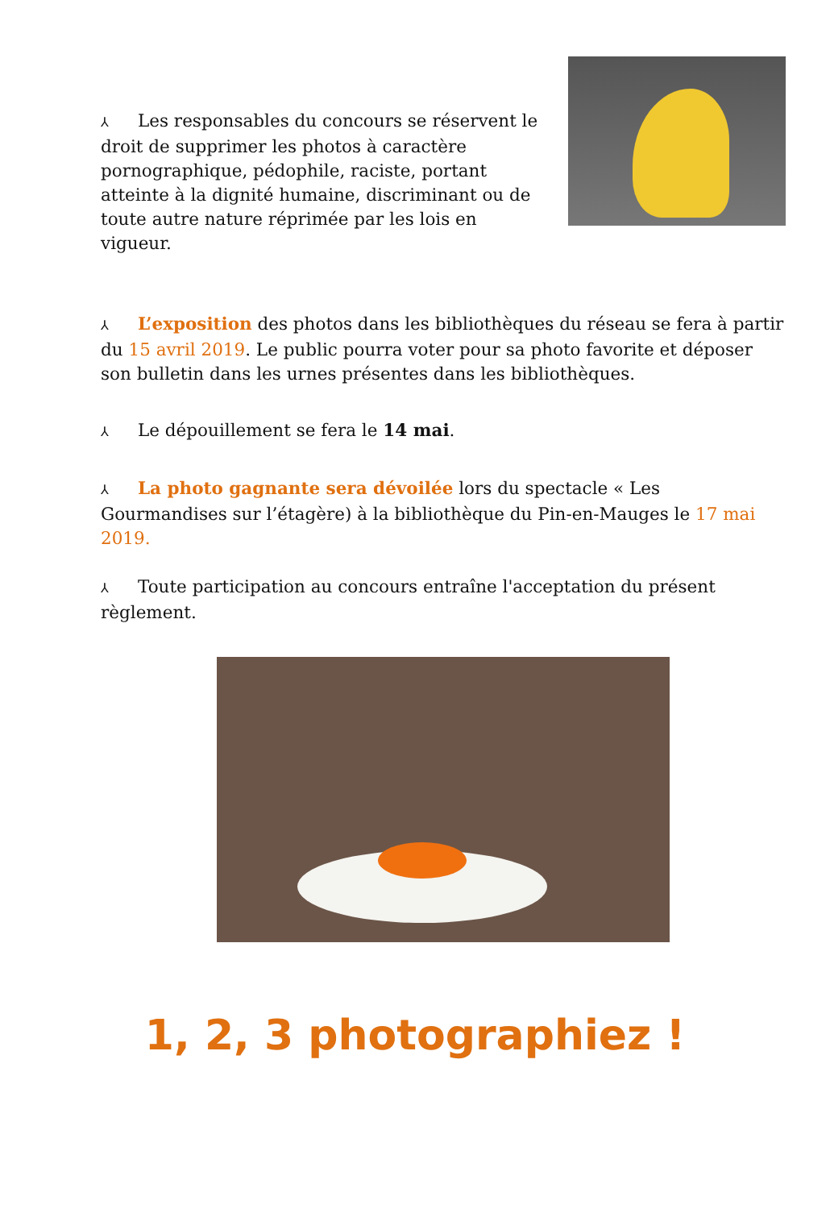⅄ Les responsables du concours se réservent le droit de supprimer les photos à caractère pornographique, pédophile, raciste, portant atteinte à la dignité humaine, discriminant ou de toute autre nature réprimée par les lois en vigueur.
⅄ L’exposition des photos dans les bibliothèques du réseau se fera à partir du 15 avril 2019. Le public pourra voter pour sa photo favorite et déposer son bulletin dans les urnes présentes dans les bibliothèques.
⅄ Le dépouillement se fera le 14 mai.
⅄ La photo gagnante sera dévoilée lors du spectacle « Les Gourmandises sur l’étagère) à la bibliothèque du Pin-en-Mauges le 17 mai 2019.
⅄ Toute participation au concours entraîne l'acceptation du présent règlement.
1, 2, 3 photographiez !